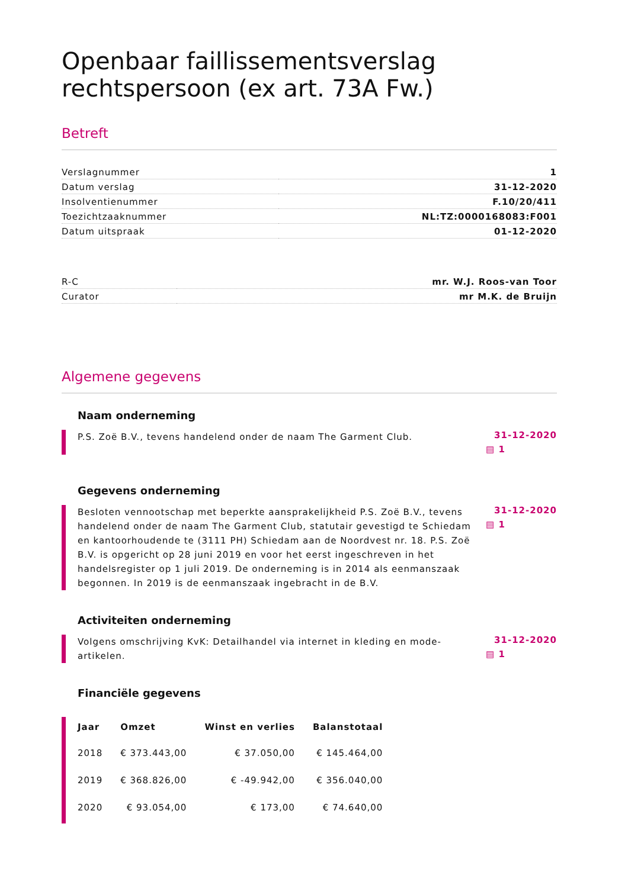Openbaar faillissementsverslag rechtspersoon (ex art. 73A Fw.)
Betreft
| Verslagnummer | 1 |
| Datum verslag | 31-12-2020 |
| Insolventienummer | F.10/20/411 |
| Toezichtzaaknummer | NL:TZ:0000168083:F001 |
| Datum uitspraak | 01-12-2020 |
| R-C | mr. W.J. Roos-van Toor |
| Curator | mr M.K. de Bruijn |
Algemene gegevens
Naam onderneming
P.S. Zoë B.V., tevens handelend onder de naam The Garment Club.
31-12-2020
▤ 1
Gegevens onderneming
Besloten vennootschap met beperkte aansprakelijkheid P.S. Zoë B.V., tevens handelend onder de naam The Garment Club, statutair gevestigd te Schiedam en kantoorhoudende te (3111 PH) Schiedam aan de Noordvest nr. 18. P.S. Zoë B.V. is opgericht op 28 juni 2019 en voor het eerst ingeschreven in het handelsregister op 1 juli 2019. De onderneming is in 2014 als eenmanszaak begonnen. In 2019 is de eenmanszaak ingebracht in de B.V.
31-12-2020
▤ 1
Activiteiten onderneming
Volgens omschrijving KvK: Detailhandel via internet in kleding en mode-artikelen.
31-12-2020
▤ 1
Financiële gegevens
| Jaar | Omzet | Winst en verlies | Balanstotaal |
| --- | --- | --- | --- |
| 2018 | € 373.443,00 | € 37.050,00 | € 145.464,00 |
| 2019 | € 368.826,00 | € -49.942,00 | € 356.040,00 |
| 2020 | € 93.054,00 | € 173,00 | € 74.640,00 |